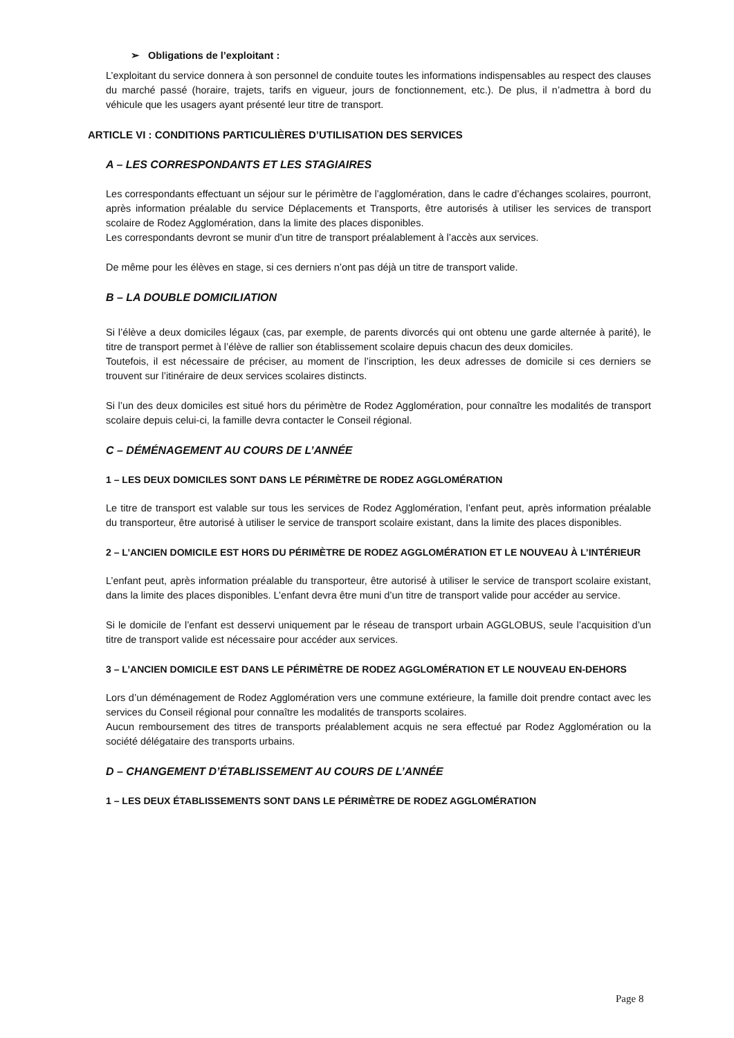➢ Obligations de l’exploitant :
L’exploitant du service donnera à son personnel de conduite toutes les informations indispensables au respect des clauses du marché passé (horaire, trajets, tarifs en vigueur, jours de fonctionnement, etc.). De plus, il n’admettra à bord du véhicule que les usagers ayant présenté leur titre de transport.
ARTICLE VI : CONDITIONS PARTICULIÈRES D’UTILISATION DES SERVICES
A – LES CORRESPONDANTS ET LES STAGIAIRES
Les correspondants effectuant un séjour sur le périmètre de l’agglomération, dans le cadre d’échanges scolaires, pourront, après information préalable du service Déplacements et Transports, être autorisés à utiliser les services de transport scolaire de Rodez Agglomération, dans la limite des places disponibles.
Les correspondants devront se munir d’un titre de transport préalablement à l’accès aux services.
De même pour les élèves en stage, si ces derniers n’ont pas déjà un titre de transport valide.
B – LA DOUBLE DOMICILIATION
Si l’élève a deux domiciles légaux (cas, par exemple, de parents divorcés qui ont obtenu une garde alternée à parité), le titre de transport permet à l’élève de rallier son établissement scolaire depuis chacun des deux domiciles.
Toutefois, il est nécessaire de préciser, au moment de l’inscription, les deux adresses de domicile si ces derniers se trouvent sur l’itinéraire de deux services scolaires distincts.
Si l’un des deux domiciles est situé hors du périmètre de Rodez Agglomération, pour connaître les modalités de transport scolaire depuis celui-ci, la famille devra contacter le Conseil régional.
C – DÉMÉNAGEMENT AU COURS DE L’ANNÉE
1 – LES DEUX DOMICILES SONT DANS LE PÉRIMÈTRE DE RODEZ AGGLOMÉRATION
Le titre de transport est valable sur tous les services de Rodez Agglomération, l’enfant peut, après information préalable du transporteur, être autorisé à utiliser le service de transport scolaire existant, dans la limite des places disponibles.
2 – L’ANCIEN DOMICILE EST HORS DU PÉRIMÈTRE DE RODEZ AGGLOMÉRATION ET LE NOUVEAU À L’INTÉRIEUR
L’enfant peut, après information préalable du transporteur, être autorisé à utiliser le service de transport scolaire existant, dans la limite des places disponibles. L’enfant devra être muni d’un titre de transport valide pour accéder au service.
Si le domicile de l’enfant est desservi uniquement par le réseau de transport urbain AGGLOBUS, seule l’acquisition d’un titre de transport valide est nécessaire pour accéder aux services.
3 – L’ANCIEN DOMICILE EST DANS LE PÉRIMÈTRE DE RODEZ AGGLOMÉRATION ET LE NOUVEAU EN-DEHORS
Lors d’un déménagement de Rodez Agglomération vers une commune extérieure, la famille doit prendre contact avec les services du Conseil régional pour connaître les modalités de transports scolaires.
Aucun remboursement des titres de transports préalablement acquis ne sera effectué par Rodez Agglomération ou la société délégataire des transports urbains.
D – CHANGEMENT D’ÉTABLISSEMENT AU COURS DE L’ANNÉE
1 – LES DEUX ÉTABLISSEMENTS SONT DANS LE PÉRIMÈTRE DE RODEZ AGGLOMÉRATION
Page 8